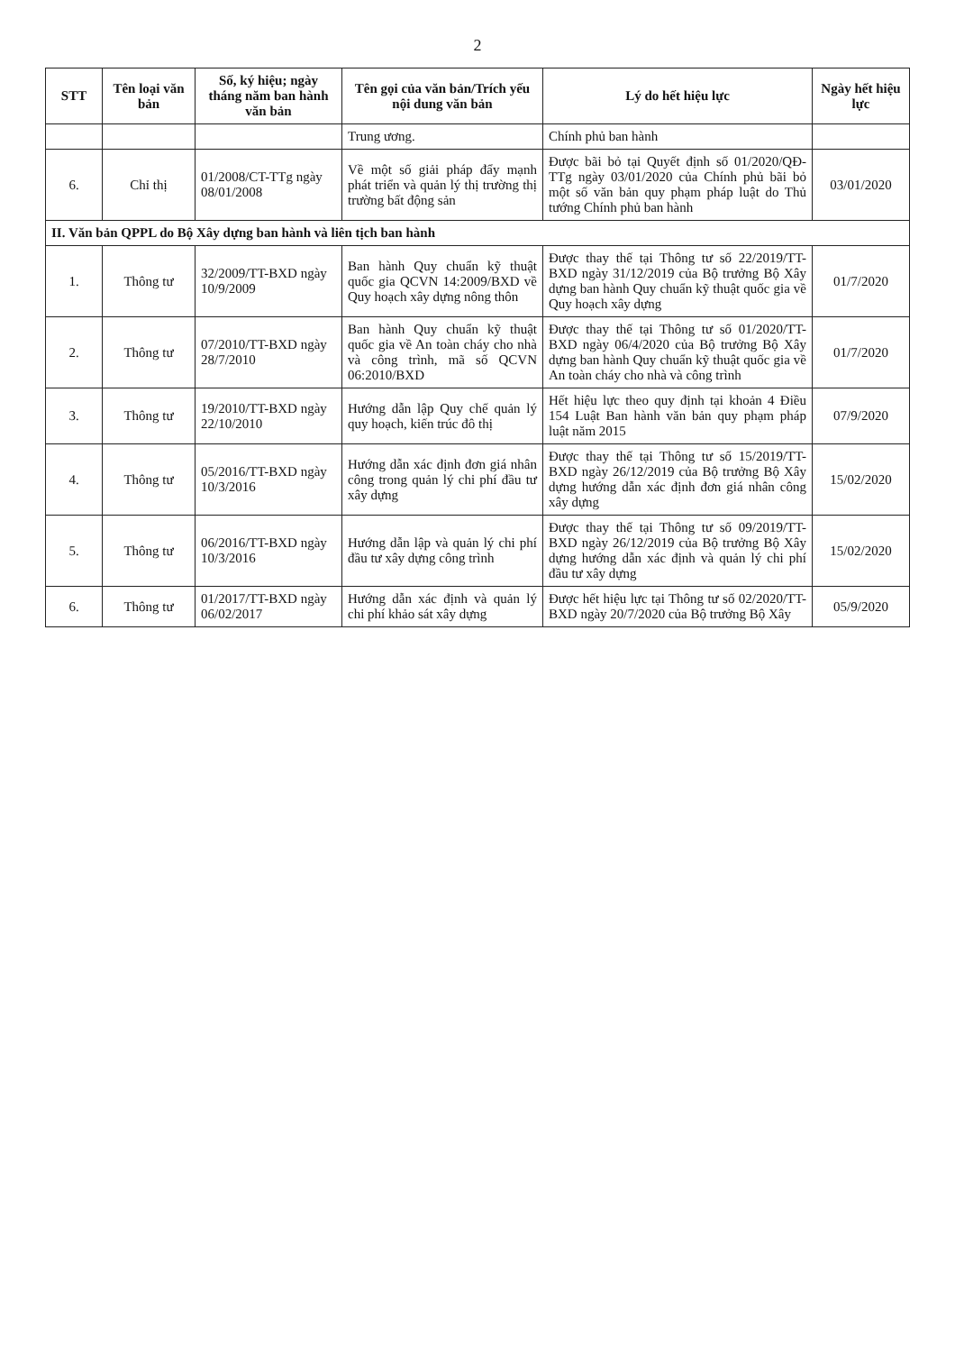2
| STT | Tên loại văn bản | Số, ký hiệu; ngày tháng năm ban hành văn bản | Tên gọi của văn bản/Trích yếu nội dung văn bản | Lý do hết hiệu lực | Ngày hết hiệu lực |
| --- | --- | --- | --- | --- | --- |
| | | | Trung ương. | Chính phủ ban hành | |
| 6. | Chỉ thị | 01/2008/CT-TTg ngày 08/01/2008 | Về một số giải pháp đẩy mạnh phát triển và quản lý thị trường thị trường bất động sản | Được bãi bỏ tại Quyết định số 01/2020/QĐ-TTg ngày 03/01/2020 của Chính phủ bãi bỏ một số văn bản quy phạm pháp luật do Thủ tướng Chính phủ ban hành | 03/01/2020 |
| II. Văn bản QPPL do Bộ Xây dựng ban hành và liên tịch ban hành | | | | | |
| 1. | Thông tư | 32/2009/TT-BXD ngày 10/9/2009 | Ban hành Quy chuẩn kỹ thuật quốc gia QCVN 14:2009/BXD về Quy hoạch xây dựng nông thôn | Được thay thế tại Thông tư số 22/2019/TT-BXD ngày 31/12/2019 của Bộ trưởng Bộ Xây dựng ban hành Quy chuẩn kỹ thuật quốc gia về Quy hoạch xây dựng | 01/7/2020 |
| 2. | Thông tư | 07/2010/TT-BXD ngày 28/7/2010 | Ban hành Quy chuẩn kỹ thuật quốc gia về An toàn cháy cho nhà và công trình, mã số QCVN 06:2010/BXD | Được thay thế tại Thông tư số 01/2020/TT-BXD ngày 06/4/2020 của Bộ trưởng Bộ Xây dựng ban hành Quy chuẩn kỹ thuật quốc gia về An toàn cháy cho nhà và công trình | 01/7/2020 |
| 3. | Thông tư | 19/2010/TT-BXD ngày 22/10/2010 | Hướng dẫn lập Quy chế quản lý quy hoạch, kiến trúc đô thị | Hết hiệu lực theo quy định tại khoản 4 Điều 154 Luật Ban hành văn bản quy phạm pháp luật năm 2015 | 07/9/2020 |
| 4. | Thông tư | 05/2016/TT-BXD ngày 10/3/2016 | Hướng dẫn xác định đơn giá nhân công trong quản lý chi phí đầu tư xây dựng | Được thay thế tại Thông tư số 15/2019/TT-BXD ngày 26/12/2019 của Bộ trưởng Bộ Xây dựng hướng dẫn xác định đơn giá nhân công xây dựng | 15/02/2020 |
| 5. | Thông tư | 06/2016/TT-BXD ngày 10/3/2016 | Hướng dẫn lập và quản lý chi phí đầu tư xây dựng công trình | Được thay thế tại Thông tư số 09/2019/TT-BXD ngày 26/12/2019 của Bộ trưởng Bộ Xây dựng hướng dẫn xác định và quản lý chi phí đầu tư xây dựng | 15/02/2020 |
| 6. | Thông tư | 01/2017/TT-BXD ngày 06/02/2017 | Hướng dẫn xác định và quản lý chi phí khảo sát xây dựng | Được hết hiệu lực tại Thông tư số 02/2020/TT-BXD ngày 20/7/2020 của Bộ trưởng Bộ Xây | 05/9/2020 |